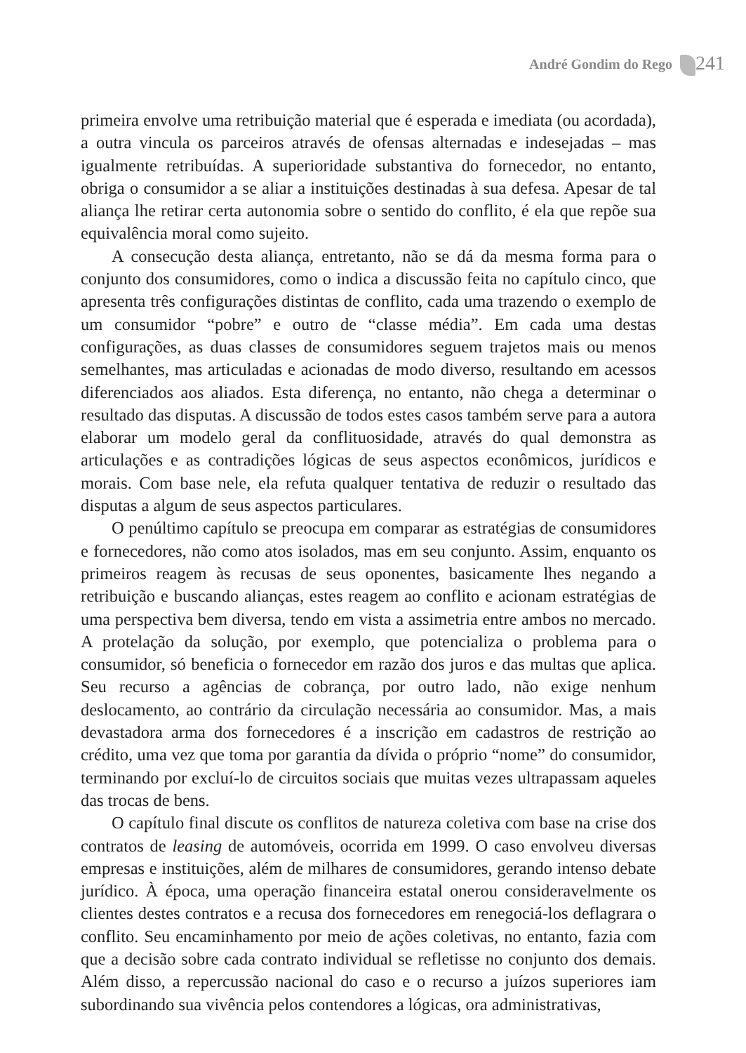André Gondim do Rego 241
primeira envolve uma retribuição material que é esperada e imediata (ou acordada), a outra vincula os parceiros através de ofensas alternadas e indesejadas – mas igualmente retribuídas. A superioridade substantiva do fornecedor, no entanto, obriga o consumidor a se aliar a instituições destinadas à sua defesa. Apesar de tal aliança lhe retirar certa autonomia sobre o sentido do conflito, é ela que repõe sua equivalência moral como sujeito.
A consecução desta aliança, entretanto, não se dá da mesma forma para o conjunto dos consumidores, como o indica a discussão feita no capítulo cinco, que apresenta três configurações distintas de conflito, cada uma trazendo o exemplo de um consumidor “pobre” e outro de “classe média”. Em cada uma destas configurações, as duas classes de consumidores seguem trajetos mais ou menos semelhantes, mas articuladas e acionadas de modo diverso, resultando em acessos diferenciados aos aliados. Esta diferença, no entanto, não chega a determinar o resultado das disputas. A discussão de todos estes casos também serve para a autora elaborar um modelo geral da conflituosidade, através do qual demonstra as articulações e as contradições lógicas de seus aspectos econômicos, jurídicos e morais. Com base nele, ela refuta qualquer tentativa de reduzir o resultado das disputas a algum de seus aspectos particulares.
O penúltimo capítulo se preocupa em comparar as estratégias de consumidores e fornecedores, não como atos isolados, mas em seu conjunto. Assim, enquanto os primeiros reagem às recusas de seus oponentes, basicamente lhes negando a retribuição e buscando alianças, estes reagem ao conflito e acionam estratégias de uma perspectiva bem diversa, tendo em vista a assimetria entre ambos no mercado. A protelação da solução, por exemplo, que potencializa o problema para o consumidor, só beneficia o fornecedor em razão dos juros e das multas que aplica. Seu recurso a agências de cobrança, por outro lado, não exige nenhum deslocamento, ao contrário da circulação necessária ao consumidor. Mas, a mais devastadora arma dos fornecedores é a inscrição em cadastros de restrição ao crédito, uma vez que toma por garantia da dívida o próprio “nome” do consumidor, terminando por excluí-lo de circuitos sociais que muitas vezes ultrapassam aqueles das trocas de bens.
O capítulo final discute os conflitos de natureza coletiva com base na crise dos contratos de leasing de automóveis, ocorrida em 1999. O caso envolveu diversas empresas e instituições, além de milhares de consumidores, gerando intenso debate jurídico. À época, uma operação financeira estatal onerou consideravelmente os clientes destes contratos e a recusa dos fornecedores em renegociá-los deflagrara o conflito. Seu encaminhamento por meio de ações coletivas, no entanto, fazia com que a decisão sobre cada contrato individual se refletisse no conjunto dos demais. Além disso, a repercussão nacional do caso e o recurso a juízos superiores iam subordinando sua vivência pelos contendores a lógicas, ora administrativas,